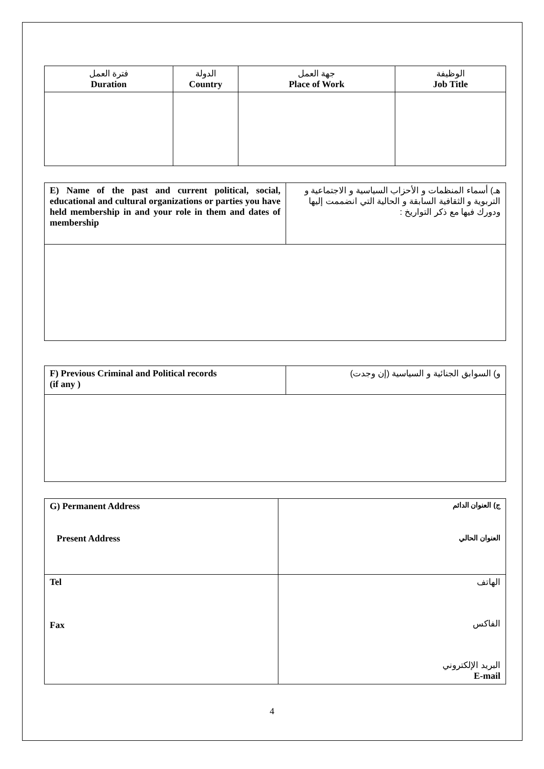| فترة العمل Duration | الدولة Country | جهة العمل Place of Work | الوظيفة Job Title |
| --- | --- | --- | --- |
| E) Name of the past and current political, social, educational and cultural organizations or parties you have held membership in and your role in them and dates of membership | هـ) أسماء المنظمات و الأحزاب السياسية و الاجتماعية و التربوية و الثقافية السابقة و الحالية التي انضممت إليها ودورك فيها مع ذكر التواريخ : |
| F) Previous Criminal and Political records (if any ) | و) السوابق الجنائية و السياسية (إن وجدت) |
| G) Permanent Address Present Address | ج) العنوان الدائم العنوان الحالي |
| Tel Fax | الهاتف الفاكس البريد الإلكتروني E-mail |
4